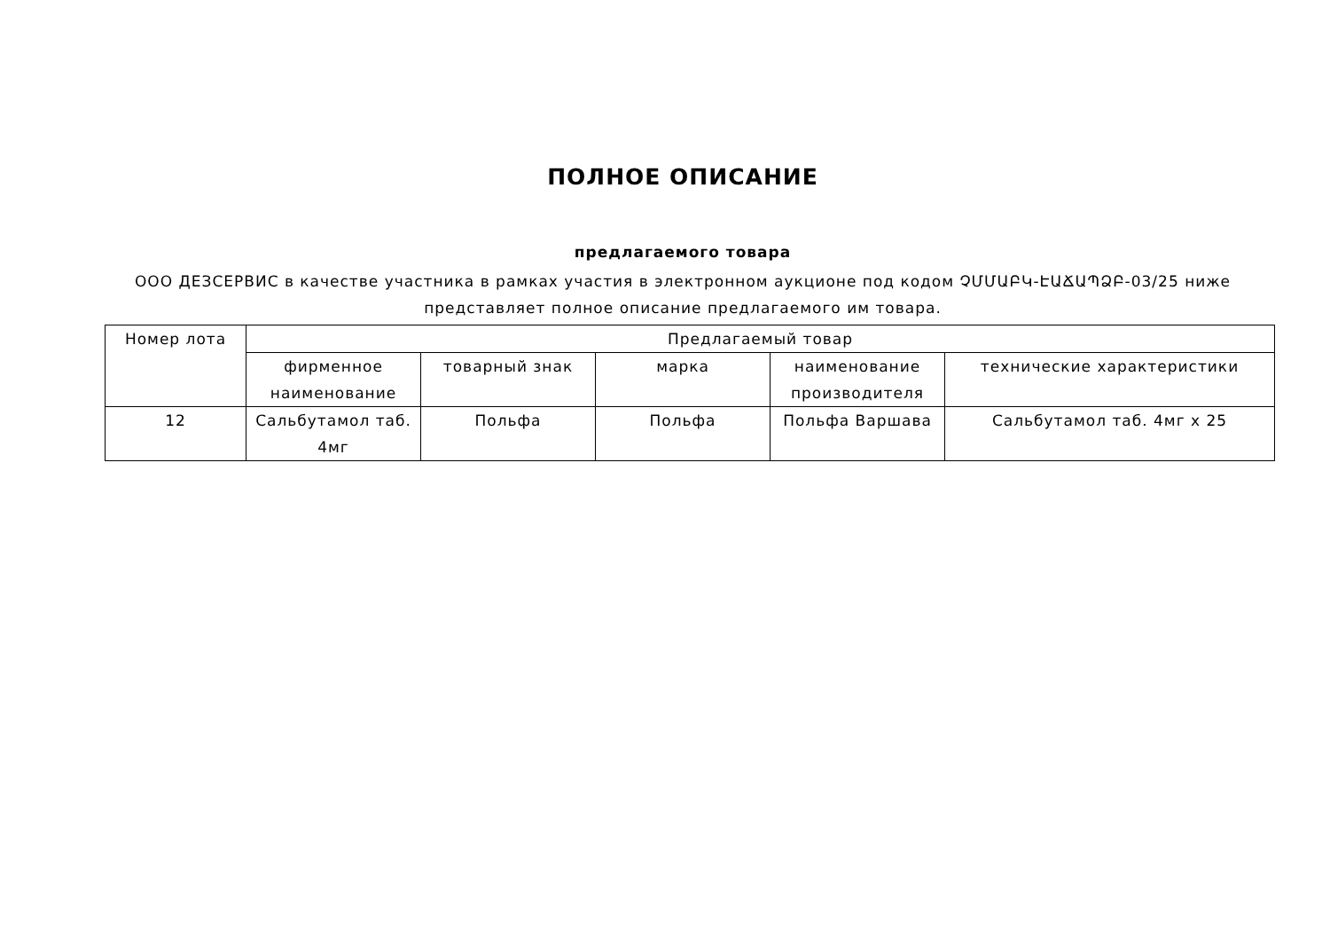ПОЛНОЕ ОПИСАНИЕ
предлагаемого товара
ООО ДЕЗСЕРВИС в качестве участника в рамках участия в электронном аукционе под кодом ՉՄՄԱԲԿ-ԷԱՃԱՊՁԲ-03/25 ниже представляет полное описание предлагаемого им товара.
| Номер лота | Предлагаемый товар | | | | |
| --- | --- | --- | --- | --- | --- |
| | фирменное наименование | товарный знак | марка | наименование производителя | технические характеристики |
| 12 | Сальбутамол таб. 4мг | Польфа | Польфа | Польфа Варшава | Сальбутамол таб. 4мг x 25 |